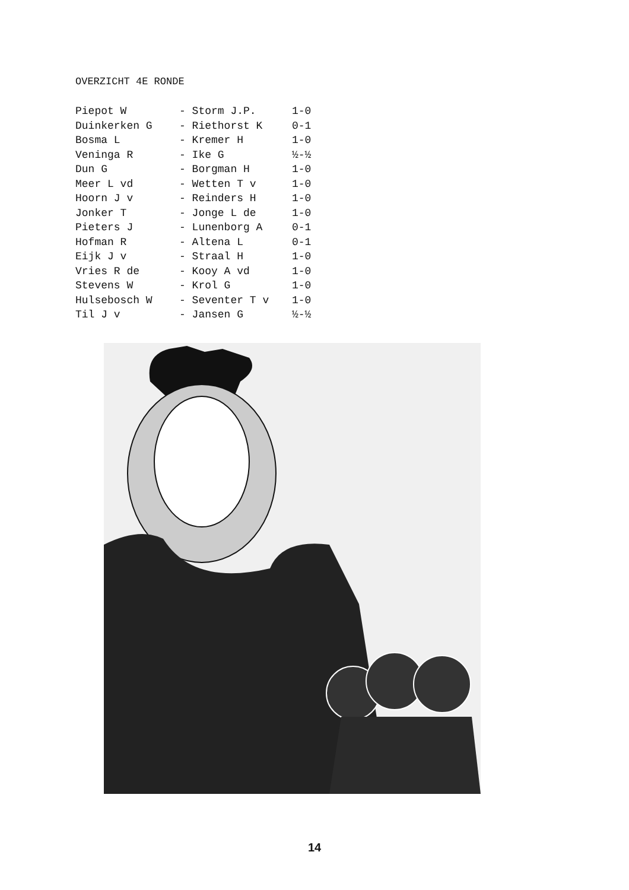OVERZICHT 4E RONDE
| Piepot W | - Storm J.P. | 1-0 |
| Duinkerken G | - Riethorst K | 0-1 |
| Bosma L | - Kremer H | 1-0 |
| Veninga R | - Ike G | ½-½ |
| Dun G | - Borgman H | 1-0 |
| Meer L vd | - Wetten T v | 1-0 |
| Hoorn J v | - Reinders H | 1-0 |
| Jonker T | - Jonge L de | 1-0 |
| Pieters J | - Lunenborg A | 0-1 |
| Hofman R | - Altena L | 0-1 |
| Eijk J v | - Straal H | 1-0 |
| Vries R de | - Kooy A vd | 1-0 |
| Stevens W | - Krol G | 1-0 |
| Hulsebosch W | - Seventer T v | 1-0 |
| Til J v | - Jansen G | ½-½ |
14